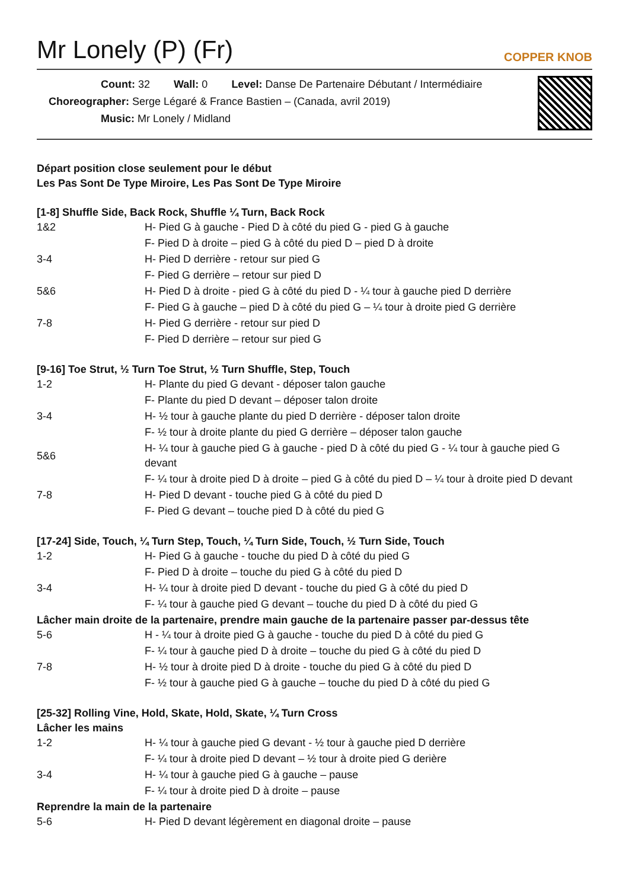Mr Lonely (P) (Fr)
COPPER KNOB
Count: 32 Wall: 0 Level: Danse De Partenaire Débutant / Intermédiaire
Choreographer: Serge Légaré & France Bastien – (Canada, avril 2019)
Music: Mr Lonely / Midland
Départ position close seulement pour le début
Les Pas Sont De Type Miroire, Les Pas Sont De Type Miroire
[1-8] Shuffle Side, Back Rock, Shuffle ¼ Turn, Back Rock
| 1&2 | H- Pied G à gauche - Pied D à côté du pied G - pied G à gauche |
| | F- Pied D à droite – pied G à côté du pied D – pied D à droite |
| 3-4 | H- Pied D derrière - retour sur pied G |
| | F- Pied G derrière – retour sur pied D |
| 5&6 | H- Pied D à droite - pied G à côté du pied D - ¼ tour à gauche pied D derrière |
| | F- Pied G à gauche – pied D à côté du pied G – ¼ tour à droite pied G derrière |
| 7-8 | H- Pied G derrière - retour sur pied D |
| | F- Pied D derrière – retour sur pied G |
[9-16] Toe Strut, ½ Turn Toe Strut, ½ Turn Shuffle, Step, Touch
| 1-2 | H- Plante du pied G devant - déposer talon gauche |
| | F- Plante du pied D devant – déposer talon droite |
| 3-4 | H- ½ tour à gauche plante du pied D derrière - déposer talon droite |
| | F- ½ tour à droite plante du pied G derrière – déposer talon gauche |
| 5&6 | H- ¼ tour à gauche pied G à gauche - pied D à côté du pied G - ¼ tour à gauche pied G devant |
| | F- ¼ tour à droite pied D à droite – pied G à côté du pied D – ¼ tour à droite pied D devant |
| 7-8 | H- Pied D devant - touche pied G à côté du pied D |
| | F- Pied G devant – touche pied D à côté du pied G |
[17-24] Side, Touch, ¼ Turn Step, Touch, ¼ Turn Side, Touch, ½ Turn Side, Touch
| 1-2 | H- Pied G à gauche - touche du pied D à côté du pied G |
| | F- Pied D à droite – touche du pied G à côté du pied D |
| 3-4 | H- ¼ tour à droite pied D devant - touche du pied G à côté du pied D |
| | F- ¼ tour à gauche pied G devant – touche du pied D à côté du pied G |
Lâcher main droite de la partenaire, prendre main gauche de la partenaire passer par-dessus tête
| 5-6 | H - ¼ tour à droite pied G à gauche - touche du pied D à côté du pied G |
| | F- ¼ tour à gauche pied D à droite – touche du pied G à côté du pied D |
| 7-8 | H- ½ tour à droite pied D à droite - touche du pied G à côté du pied D |
| | F- ½ tour à gauche pied G à gauche – touche du pied D à côté du pied G |
[25-32] Rolling Vine, Hold, Skate, Hold, Skate, ¼ Turn Cross
Lâcher les mains
| 1-2 | H- ¼ tour à gauche pied G devant - ½ tour à gauche pied D derrière |
| | F- ¼ tour à droite pied D devant – ½ tour à droite pied G derière |
| 3-4 | H- ¼ tour à gauche pied G à gauche – pause |
| | F- ¼ tour à droite pied D à droite – pause |
Reprendre la main de la partenaire
| 5-6 | H- Pied D devant légèrement en diagonal droite – pause |